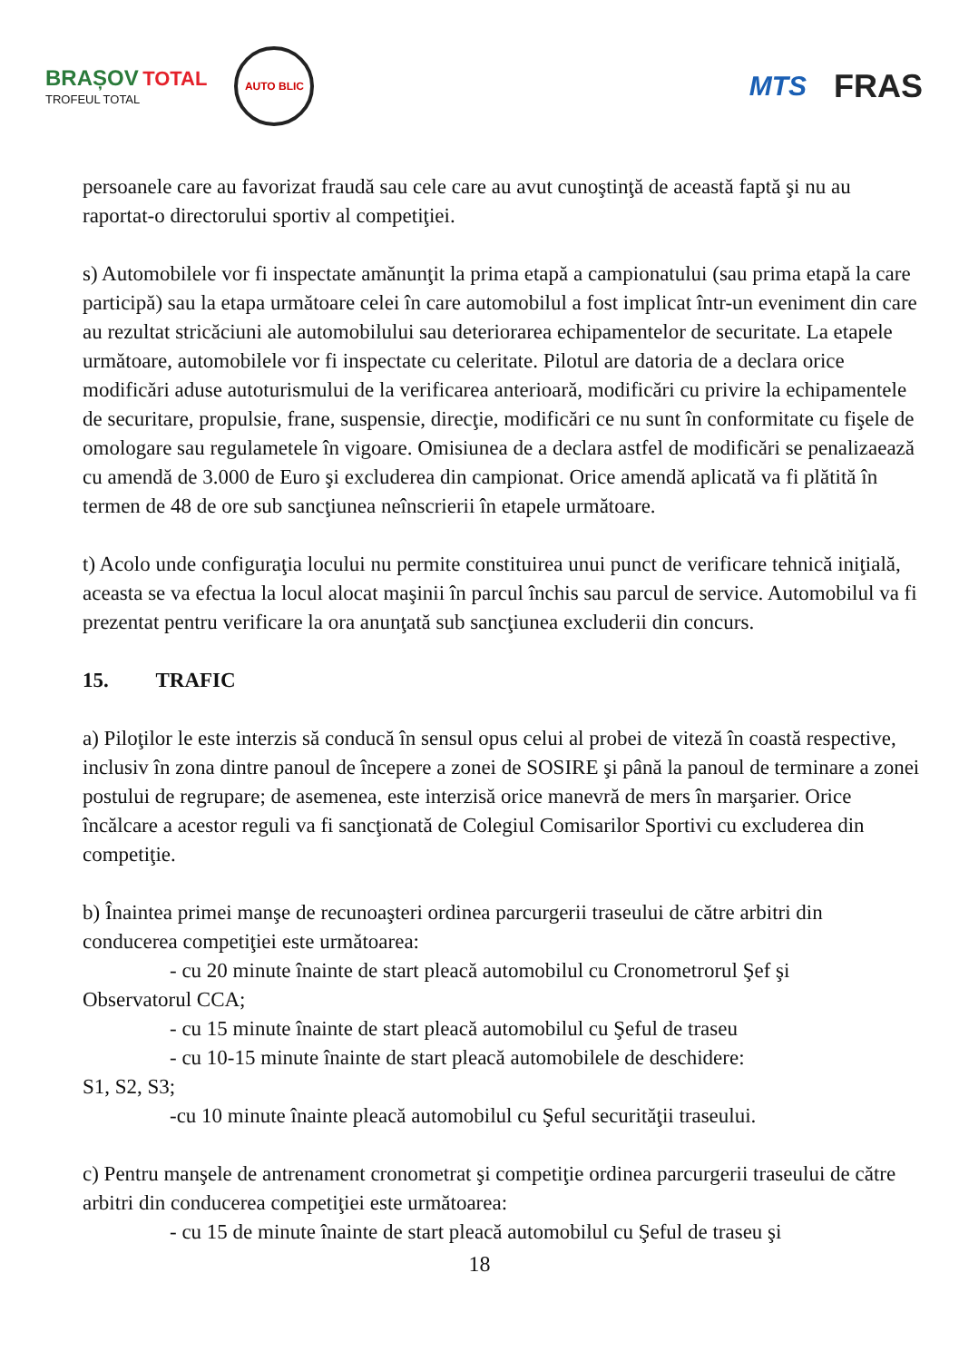BRAȘOV TOTAL
TROFEUL TOTAL
AUTO BLIC
MTS
FRAS
persoanele care au favorizat fraudă sau cele care au avut cunoştinţă de această faptă şi nu au raportat-o directorului sportiv al competiţiei.
s) Automobilele vor fi inspectate amănunţit la prima etapă a campionatului (sau prima etapă la care participă) sau la etapa următoare celei în care automobilul a fost implicat într-un eveniment din care au rezultat stricăciuni ale automobilului sau deteriorarea echipamentelor de securitate. La etapele următoare, automobilele vor fi inspectate cu celeritate. Pilotul are datoria de a declara orice modificări aduse autoturismului de la verificarea anterioară, modificări cu privire la echipamentele de securitare, propulsie, frane, suspensie, direcţie, modificări ce nu sunt în conformitate cu fişele de omologare sau regulametele în vigoare. Omisiunea de a declara astfel de modificări se penalizaează cu amendă de 3.000 de Euro şi excluderea din campionat. Orice amendă aplicată va fi plătită în termen de 48 de ore sub sancţiunea neînscrierii în etapele următoare.
t) Acolo unde configuraţia locului nu permite constituirea unui punct de verificare tehnică iniţială, aceasta se va efectua la locul alocat maşinii în parcul închis sau parcul de service. Automobilul va fi prezentat pentru verificare la ora anunţată sub sancţiunea excluderii din concurs.
15. TRAFIC
a) Piloţilor le este interzis să conducă în sensul opus celui al probei de viteză în coastă respective, inclusiv în zona dintre panoul de începere a zonei de SOSIRE şi până la panoul de terminare a zonei postului de regrupare; de asemenea, este interzisă orice manevră de mers în marşarier. Orice încălcare a acestor reguli va fi sancţionată de Colegiul Comisarilor Sportivi cu excluderea din competiţie.
b) Înaintea primei manşe de recunoaşteri ordinea parcurgerii traseului de către arbitri din conducerea competiţiei este următoarea:
- cu 20 minute înainte de start pleacă automobilul cu Cronometrorul Şef şi
Observatorul CCA;
- cu 15 minute înainte de start pleacă automobilul cu Şeful de traseu
- cu 10-15 minute înainte de start pleacă automobilele de deschidere:
S1, S2, S3;
-cu 10 minute înainte pleacă automobilul cu Şeful securităţii traseului.
c) Pentru manşele de antrenament cronometrat şi competiţie ordinea parcurgerii traseului de către arbitri din conducerea competiţiei este următoarea:
- cu 15 de minute înainte de start pleacă automobilul cu Şeful de traseu şi
18